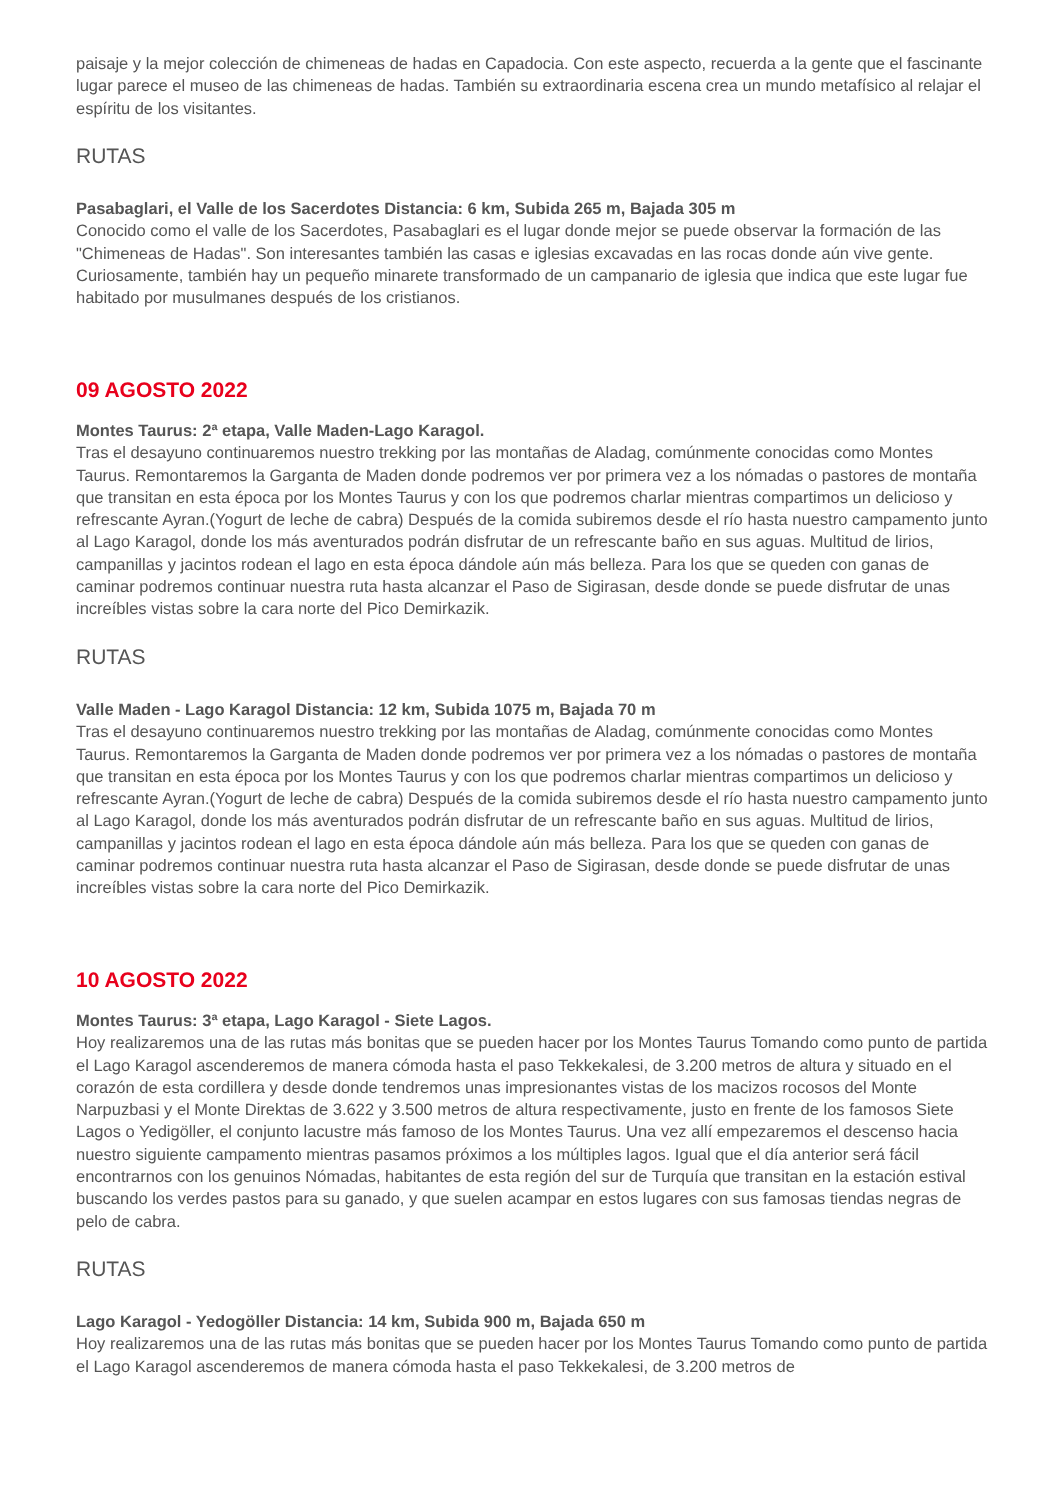paisaje y la mejor colección de chimeneas de hadas en Capadocia. Con este aspecto, recuerda a la gente que el fascinante lugar parece el museo de las chimeneas de hadas. También su extraordinaria escena crea un mundo metafísico al relajar el espíritu de los visitantes.
RUTAS
Pasabaglari, el Valle de los Sacerdotes Distancia: 6 km, Subida 265 m, Bajada 305 m
Conocido como el valle de los Sacerdotes, Pasabaglari es el lugar donde mejor se puede observar la formación de las "Chimeneas de Hadas". Son interesantes también las casas e iglesias excavadas en las rocas donde aún vive gente. Curiosamente, también hay un pequeño minarete transformado de un campanario de iglesia que indica que este lugar fue habitado por musulmanes después de los cristianos.
09 AGOSTO 2022
Montes Taurus: 2ª etapa, Valle Maden-Lago Karagol.
Tras el desayuno continuaremos nuestro trekking por las montañas de Aladag, comúnmente conocidas como Montes Taurus. Remontaremos la Garganta de Maden donde podremos ver por primera vez a los nómadas o pastores de montaña que transitan en esta época por los Montes Taurus y con los que podremos charlar mientras compartimos un delicioso y refrescante Ayran.(Yogurt de leche de cabra) Después de la comida subiremos desde el río hasta nuestro campamento junto al Lago Karagol, donde los más aventurados podrán disfrutar de un refrescante baño en sus aguas. Multitud de lirios, campanillas y jacintos rodean el lago en esta época dándole aún más belleza. Para los que se queden con ganas de caminar podremos continuar nuestra ruta hasta alcanzar el Paso de Sigirasan, desde donde se puede disfrutar de unas increíbles vistas sobre la cara norte del Pico Demirkazik.
RUTAS
Valle Maden - Lago Karagol Distancia: 12 km, Subida 1075 m, Bajada 70 m
Tras el desayuno continuaremos nuestro trekking por las montañas de Aladag, comúnmente conocidas como Montes Taurus. Remontaremos la Garganta de Maden donde podremos ver por primera vez a los nómadas o pastores de montaña que transitan en esta época por los Montes Taurus y con los que podremos charlar mientras compartimos un delicioso y refrescante Ayran.(Yogurt de leche de cabra) Después de la comida subiremos desde el río hasta nuestro campamento junto al Lago Karagol, donde los más aventurados podrán disfrutar de un refrescante baño en sus aguas. Multitud de lirios, campanillas y jacintos rodean el lago en esta época dándole aún más belleza. Para los que se queden con ganas de caminar podremos continuar nuestra ruta hasta alcanzar el Paso de Sigirasan, desde donde se puede disfrutar de unas increíbles vistas sobre la cara norte del Pico Demirkazik.
10 AGOSTO 2022
Montes Taurus: 3ª etapa, Lago Karagol - Siete Lagos.
Hoy realizaremos una de las rutas más bonitas que se pueden hacer por los Montes Taurus Tomando como punto de partida el Lago Karagol ascenderemos de manera cómoda hasta el paso Tekkekalesi, de 3.200 metros de altura y situado en el corazón de esta cordillera y desde donde tendremos unas impresionantes vistas de los macizos rocosos del Monte Narpuzbasi y el Monte Direktas de 3.622 y 3.500 metros de altura respectivamente, justo en frente de los famosos Siete Lagos o Yedigöller, el conjunto lacustre más famoso de los Montes Taurus. Una vez allí empezaremos el descenso hacia nuestro siguiente campamento mientras pasamos próximos a los múltiples lagos. Igual que el día anterior será fácil encontrarnos con los genuinos Nómadas, habitantes de esta región del sur de Turquía que transitan en la estación estival buscando los verdes pastos para su ganado, y que suelen acampar en estos lugares con sus famosas tiendas negras de pelo de cabra.
RUTAS
Lago Karagol - Yedogöller Distancia: 14 km, Subida 900 m, Bajada 650 m
Hoy realizaremos una de las rutas más bonitas que se pueden hacer por los Montes Taurus Tomando como punto de partida el Lago Karagol ascenderemos de manera cómoda hasta el paso Tekkekalesi, de 3.200 metros de